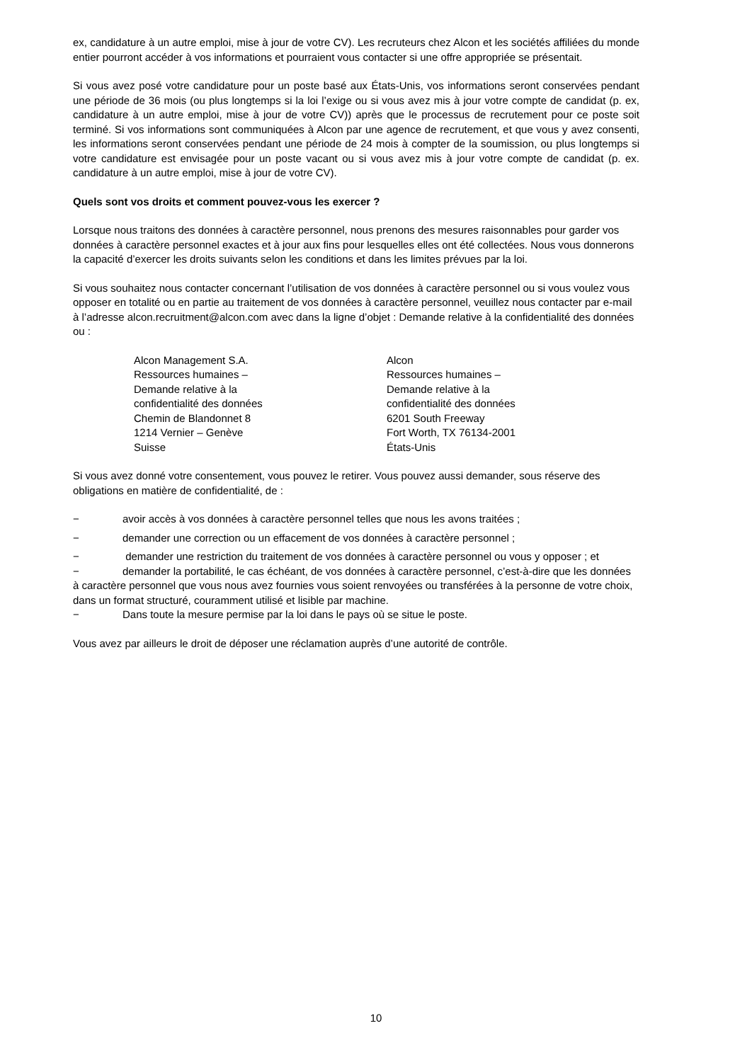ex, candidature à un autre emploi, mise à jour de votre CV). Les recruteurs chez Alcon et les sociétés affiliées du monde entier pourront accéder à vos informations et pourraient vous contacter si une offre appropriée se présentait.
Si vous avez posé votre candidature pour un poste basé aux États-Unis, vos informations seront conservées pendant une période de 36 mois (ou plus longtemps si la loi l’exige ou si vous avez mis à jour votre compte de candidat (p. ex, candidature à un autre emploi, mise à jour de votre CV)) après que le processus de recrutement pour ce poste soit terminé. Si vos informations sont communiquées à Alcon par une agence de recrutement, et que vous y avez consenti, les informations seront conservées pendant une période de 24 mois à compter de la soumission, ou plus longtemps si votre candidature est envisagée pour un poste vacant ou si vous avez mis à jour votre compte de candidat (p. ex. candidature à un autre emploi, mise à jour de votre CV).
Quels sont vos droits et comment pouvez-vous les exercer ?
Lorsque nous traitons des données à caractère personnel, nous prenons des mesures raisonnables pour garder vos données à caractère personnel exactes et à jour aux fins pour lesquelles elles ont été collectées. Nous vous donnerons la capacité d’exercer les droits suivants selon les conditions et dans les limites prévues par la loi.
Si vous souhaitez nous contacter concernant l’utilisation de vos données à caractère personnel ou si vous voulez vous opposer en totalité ou en partie au traitement de vos données à caractère personnel, veuillez nous contacter par e-mail à l’adresse alcon.recruitment@alcon.com avec dans la ligne d’objet : Demande relative à la confidentialité des données ou :
Alcon Management S.A.
Ressources humaines –
Demande relative à la
confidentialité des données
Chemin de Blandonnet 8
1214 Vernier – Genève
Suisse
Alcon
Ressources humaines –
Demande relative à la
confidentialité des données
6201 South Freeway
Fort Worth, TX 76134-2001
États-Unis
Si vous avez donné votre consentement, vous pouvez le retirer. Vous pouvez aussi demander, sous réserve des obligations en matière de confidentialité, de :
− avoir accès à vos données à caractère personnel telles que nous les avons traitées ;
− demander une correction ou un effacement de vos données à caractère personnel ;
− demander une restriction du traitement de vos données à caractère personnel ou vous y opposer ; et
− demander la portabilité, le cas échéant, de vos données à caractère personnel, c’est-à-dire que les données à caractère personnel que vous nous avez fournies vous soient renvoyées ou transférées à la personne de votre choix, dans un format structuré, couramment utilisé et lisible par machine.
− Dans toute la mesure permise par la loi dans le pays où se situe le poste.
Vous avez par ailleurs le droit de déposer une réclamation auprès d’une autorité de contrôle.
10